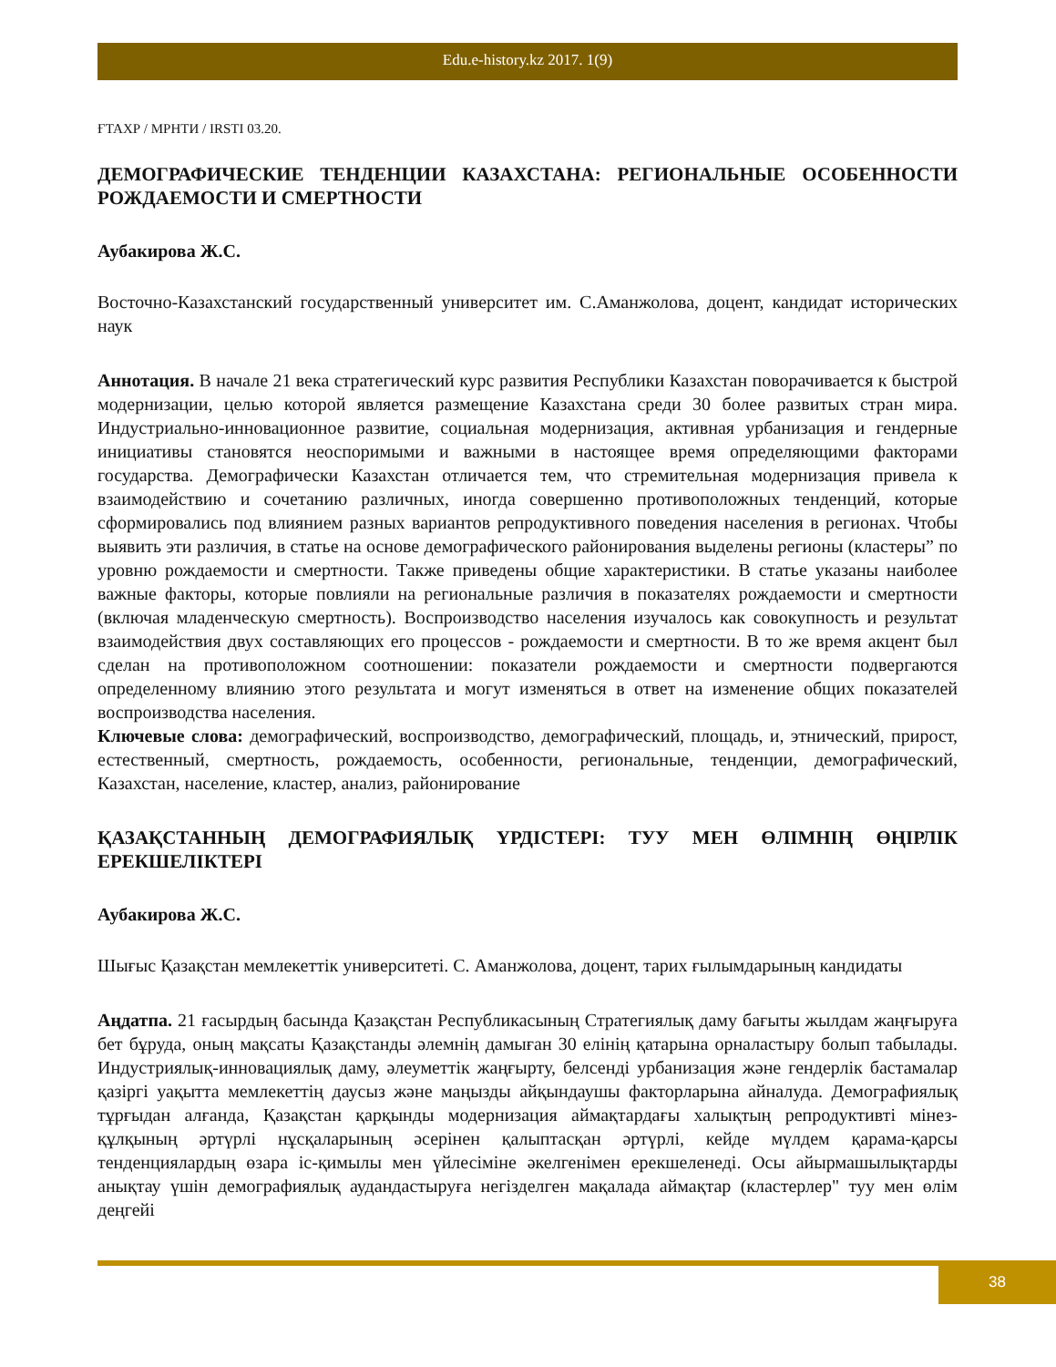Edu.e-history.kz 2017. 1(9)
ҒТАХР / МРНТИ / IRSTI 03.20.
ДЕМОГРАФИЧЕСКИЕ ТЕНДЕНЦИИ КАЗАХСТАНА: РЕГИОНАЛЬНЫЕ ОСОБЕННОСТИ РОЖДАЕМОСТИ И СМЕРТНОСТИ
Аубакирова Ж.С.
Восточно-Казахстанский государственный университет им. С.Аманжолова, доцент, кандидат исторических наук
Аннотация. В начале 21 века стратегический курс развития Республики Казахстан поворачивается к быстрой модернизации, целью которой является размещение Казахстана среди 30 более развитых стран мира. Индустриально-инновационное развитие, социальная модернизация, активная урбанизация и гендерные инициативы становятся неоспоримыми и важными в настоящее время определяющими факторами государства. Демографически Казахстан отличается тем, что стремительная модернизация привела к взаимодействию и сочетанию различных, иногда совершенно противоположных тенденций, которые сформировались под влиянием разных вариантов репродуктивного поведения населения в регионах. Чтобы выявить эти различия, в статье на основе демографического районирования выделены регионы (кластеры” по уровню рождаемости и смертности. Также приведены общие характеристики. В статье указаны наиболее важные факторы, которые повлияли на региональные различия в показателях рождаемости и смертности (включая младенческую смертность). Воспроизводство населения изучалось как совокупность и результат взаимодействия двух составляющих его процессов - рождаемости и смертности. В то же время акцент был сделан на противоположном соотношении: показатели рождаемости и смертности подвергаются определенному влиянию этого результата и могут изменяться в ответ на изменение общих показателей воспроизводства населения.
Ключевые слова: демографический, воспроизводство, демографический, площадь, и, этнический, прирост, естественный, смертность, рождаемость, особенности, региональные, тенденции, демографический, Казахстан, население, кластер, анализ, районирование
ҚАЗАҚСТАННЫҢ ДЕМОГРАФИЯЛЫҚ ҮРДІСТЕРІ: ТУУ МЕН ӨЛІМНІҢ ӨҢІРЛІК ЕРЕКШЕЛІКТЕРІ
Аубакирова Ж.С.
Шығыс Қазақстан мемлекеттік университеті. С. Аманжолова, доцент, тарих ғылымдарының кандидаты
Аңдатпа. 21 ғасырдың басында Қазақстан Республикасының Стратегиялық даму бағыты жылдам жаңғыруға бет бұруда, оның мақсаты Қазақстанды әлемнің дамыған 30 елінің қатарына орналастыру болып табылады. Индустриялық-инновациялық даму, әлеуметтік жаңғырту, белсенді урбанизация және гендерлік бастамалар қазіргі уақытта мемлекеттің даусыз және маңызды айқындаушы факторларына айналуда. Демографиялық тұрғыдан алғанда, Қазақстан қарқынды модернизация аймақтардағы халықтың репродуктивті мінез-құлқының әртүрлі нұсқаларының әсерінен қалыптасқан әртүрлі, кейде мүлдем қарама-қарсы тенденциялардың өзара іс-қимылы мен үйлесіміне әкелгенімен ерекшеленеді. Осы айырмашылықтарды анықтау үшін демографиялық аудандастыруға негізделген мақалада аймақтар (кластерлер" туу мен өлім деңгейі
38